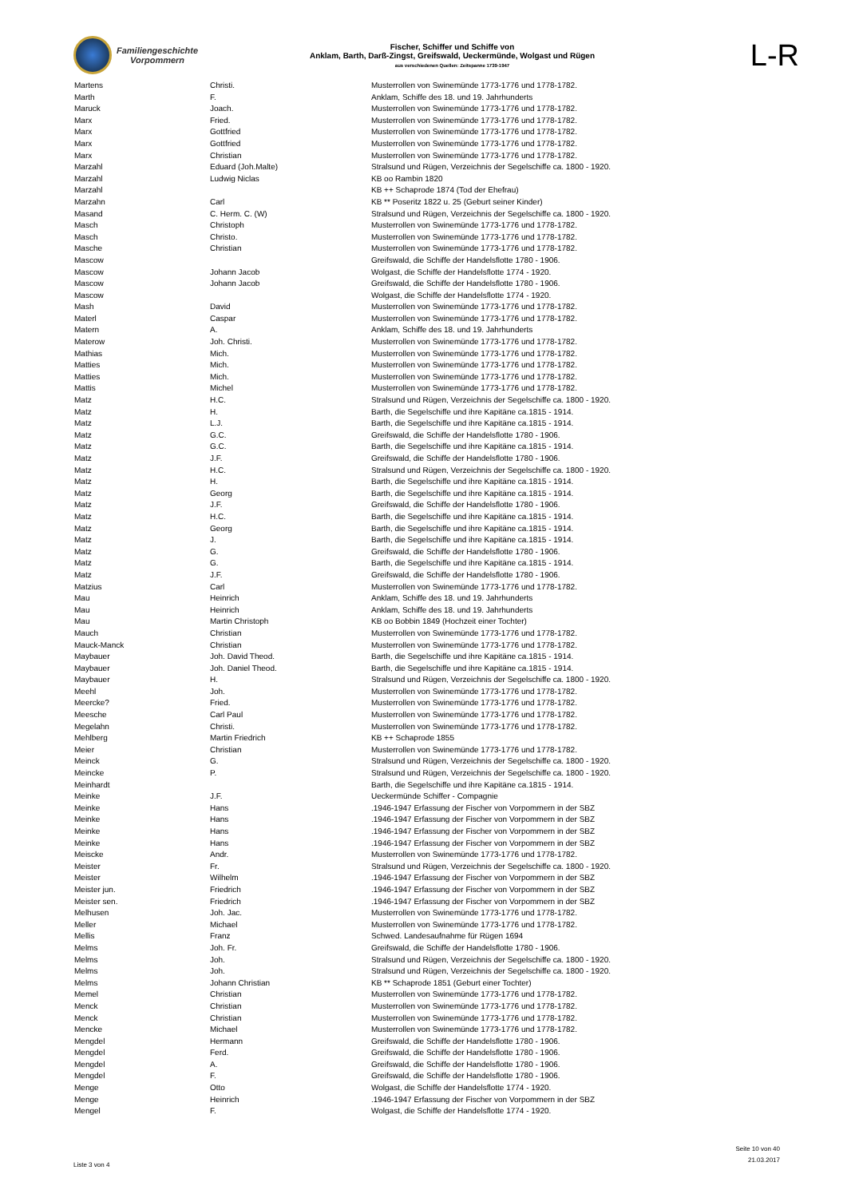Familiengeschichte
Vorpommern
Fischer, Schiffer und Schiffe von
Anklam, Barth, Darß-Zingst, Greifswald, Ueckermünde, Wolgast und Rügen
aus verschiedenen Quellen: Zeitspanne 1739-1947
L-R
| Martens | Christi. | Musterrollen von Swinemünde 1773-1776 und 1778-1782. |
| Marth | F. | Anklam, Schiffe des 18. und 19. Jahrhunderts |
| Maruck | Joach. | Musterrollen von Swinemünde 1773-1776 und 1778-1782. |
| Marx | Fried. | Musterrollen von Swinemünde 1773-1776 und 1778-1782. |
| Marx | Gottfried | Musterrollen von Swinemünde 1773-1776 und 1778-1782. |
| Marx | Gottfried | Musterrollen von Swinemünde 1773-1776 und 1778-1782. |
| Marx | Christian | Musterrollen von Swinemünde 1773-1776 und 1778-1782. |
| Marzahl | Eduard (Joh.Malte) | Stralsund und Rügen, Verzeichnis der Segelschiffe ca. 1800 - 1920. |
| Marzahl | Ludwig Niclas | KB oo Rambin 1820 |
| Marzahl | | KB ++ Schaprode 1874 (Tod der Ehefrau) |
| Marzahn | Carl | KB ** Poseritz 1822 u. 25 (Geburt seiner Kinder) |
| Masand | C. Herm. C. (W) | Stralsund und Rügen, Verzeichnis der Segelschiffe ca. 1800 - 1920. |
| Masch | Christoph | Musterrollen von Swinemünde 1773-1776 und 1778-1782. |
| Masch | Christo. | Musterrollen von Swinemünde 1773-1776 und 1778-1782. |
| Masche | Christian | Musterrollen von Swinemünde 1773-1776 und 1778-1782. |
| Mascow | | Greifswald, die Schiffe der Handelsflotte 1780 - 1906. |
| Mascow | Johann Jacob | Wolgast, die Schiffe der Handelsflotte 1774 - 1920. |
| Mascow | Johann Jacob | Greifswald, die Schiffe der Handelsflotte 1780 - 1906. |
| Mascow | | Wolgast, die Schiffe der Handelsflotte 1774 - 1920. |
| Mash | David | Musterrollen von Swinemünde 1773-1776 und 1778-1782. |
| Materl | Caspar | Musterrollen von Swinemünde 1773-1776 und 1778-1782. |
| Matern | A. | Anklam, Schiffe des 18. und 19. Jahrhunderts |
| Materow | Joh. Christi. | Musterrollen von Swinemünde 1773-1776 und 1778-1782. |
| Mathias | Mich. | Musterrollen von Swinemünde 1773-1776 und 1778-1782. |
| Matties | Mich. | Musterrollen von Swinemünde 1773-1776 und 1778-1782. |
| Matties | Mich. | Musterrollen von Swinemünde 1773-1776 und 1778-1782. |
| Mattis | Michel | Musterrollen von Swinemünde 1773-1776 und 1778-1782. |
| Matz | H.C. | Stralsund und Rügen, Verzeichnis der Segelschiffe ca. 1800 - 1920. |
| Matz | H. | Barth, die Segelschiffe und ihre Kapitäne ca.1815 - 1914. |
| Matz | L.J. | Barth, die Segelschiffe und ihre Kapitäne ca.1815 - 1914. |
| Matz | G.C. | Greifswald, die Schiffe der Handelsflotte 1780 - 1906. |
| Matz | G.C. | Barth, die Segelschiffe und ihre Kapitäne ca.1815 - 1914. |
| Matz | J.F. | Greifswald, die Schiffe der Handelsflotte 1780 - 1906. |
| Matz | H.C. | Stralsund und Rügen, Verzeichnis der Segelschiffe ca. 1800 - 1920. |
| Matz | H. | Barth, die Segelschiffe und ihre Kapitäne ca.1815 - 1914. |
| Matz | Georg | Barth, die Segelschiffe und ihre Kapitäne ca.1815 - 1914. |
| Matz | J.F. | Greifswald, die Schiffe der Handelsflotte 1780 - 1906. |
| Matz | H.C. | Barth, die Segelschiffe und ihre Kapitäne ca.1815 - 1914. |
| Matz | Georg | Barth, die Segelschiffe und ihre Kapitäne ca.1815 - 1914. |
| Matz | J. | Barth, die Segelschiffe und ihre Kapitäne ca.1815 - 1914. |
| Matz | G. | Greifswald, die Schiffe der Handelsflotte 1780 - 1906. |
| Matz | G. | Barth, die Segelschiffe und ihre Kapitäne ca.1815 - 1914. |
| Matz | J.F. | Greifswald, die Schiffe der Handelsflotte 1780 - 1906. |
| Matzius | Carl | Musterrollen von Swinemünde 1773-1776 und 1778-1782. |
| Mau | Heinrich | Anklam, Schiffe des 18. und 19. Jahrhunderts |
| Mau | Heinrich | Anklam, Schiffe des 18. und 19. Jahrhunderts |
| Mau | Martin Christoph | KB oo Bobbin 1849 (Hochzeit einer Tochter) |
| Mauch | Christian | Musterrollen von Swinemünde 1773-1776 und 1778-1782. |
| Mauck-Manck | Christian | Musterrollen von Swinemünde 1773-1776 und 1778-1782. |
| Maybauer | Joh. David Theod. | Barth, die Segelschiffe und ihre Kapitäne ca.1815 - 1914. |
| Maybauer | Joh. Daniel Theod. | Barth, die Segelschiffe und ihre Kapitäne ca.1815 - 1914. |
| Maybauer | H. | Stralsund und Rügen, Verzeichnis der Segelschiffe ca. 1800 - 1920. |
| Meehl | Joh. | Musterrollen von Swinemünde 1773-1776 und 1778-1782. |
| Meercke? | Fried. | Musterrollen von Swinemünde 1773-1776 und 1778-1782. |
| Meesche | Carl Paul | Musterrollen von Swinemünde 1773-1776 und 1778-1782. |
| Megelahn | Christi. | Musterrollen von Swinemünde 1773-1776 und 1778-1782. |
| Mehlberg | Martin Friedrich | KB ++ Schaprode 1855 |
| Meier | Christian | Musterrollen von Swinemünde 1773-1776 und 1778-1782. |
| Meinck | G. | Stralsund und Rügen, Verzeichnis der Segelschiffe ca. 1800 - 1920. |
| Meincke | P. | Stralsund und Rügen, Verzeichnis der Segelschiffe ca. 1800 - 1920. |
| Meinhardt | | Barth, die Segelschiffe und ihre Kapitäne ca.1815 - 1914. |
| Meinke | J.F. | Ueckermünde Schiffer - Compagnie |
| Meinke | Hans | .1946-1947 Erfassung der Fischer von Vorpommern in der SBZ |
| Meinke | Hans | .1946-1947 Erfassung der Fischer von Vorpommern in der SBZ |
| Meinke | Hans | .1946-1947 Erfassung der Fischer von Vorpommern in der SBZ |
| Meinke | Hans | .1946-1947 Erfassung der Fischer von Vorpommern in der SBZ |
| Meiscke | Andr. | Musterrollen von Swinemünde 1773-1776 und 1778-1782. |
| Meister | Fr. | Stralsund und Rügen, Verzeichnis der Segelschiffe ca. 1800 - 1920. |
| Meister | Wilhelm | .1946-1947 Erfassung der Fischer von Vorpommern in der SBZ |
| Meister jun. | Friedrich | .1946-1947 Erfassung der Fischer von Vorpommern in der SBZ |
| Meister sen. | Friedrich | .1946-1947 Erfassung der Fischer von Vorpommern in der SBZ |
| Melhusen | Joh. Jac. | Musterrollen von Swinemünde 1773-1776 und 1778-1782. |
| Meller | Michael | Musterrollen von Swinemünde 1773-1776 und 1778-1782. |
| Mellis | Franz | Schwed. Landesaufnahme für Rügen 1694 |
| Melms | Joh. Fr. | Greifswald, die Schiffe der Handelsflotte 1780 - 1906. |
| Melms | Joh. | Stralsund und Rügen, Verzeichnis der Segelschiffe ca. 1800 - 1920. |
| Melms | Joh. | Stralsund und Rügen, Verzeichnis der Segelschiffe ca. 1800 - 1920. |
| Melms | Johann Christian | KB ** Schaprode 1851 (Geburt einer Tochter) |
| Memel | Christian | Musterrollen von Swinemünde 1773-1776 und 1778-1782. |
| Menck | Christian | Musterrollen von Swinemünde 1773-1776 und 1778-1782. |
| Menck | Christian | Musterrollen von Swinemünde 1773-1776 und 1778-1782. |
| Mencke | Michael | Musterrollen von Swinemünde 1773-1776 und 1778-1782. |
| Mengdel | Hermann | Greifswald, die Schiffe der Handelsflotte 1780 - 1906. |
| Mengdel | Ferd. | Greifswald, die Schiffe der Handelsflotte 1780 - 1906. |
| Mengdel | A. | Greifswald, die Schiffe der Handelsflotte 1780 - 1906. |
| Mengdel | F. | Greifswald, die Schiffe der Handelsflotte 1780 - 1906. |
| Menge | Otto | Wolgast, die Schiffe der Handelsflotte 1774 - 1920. |
| Menge | Heinrich | .1946-1947 Erfassung der Fischer von Vorpommern in der SBZ |
| Mengel | F. | Wolgast, die Schiffe der Handelsflotte 1774 - 1920. |
Liste 3 von 4
Seite 10 von 40
21.03.2017